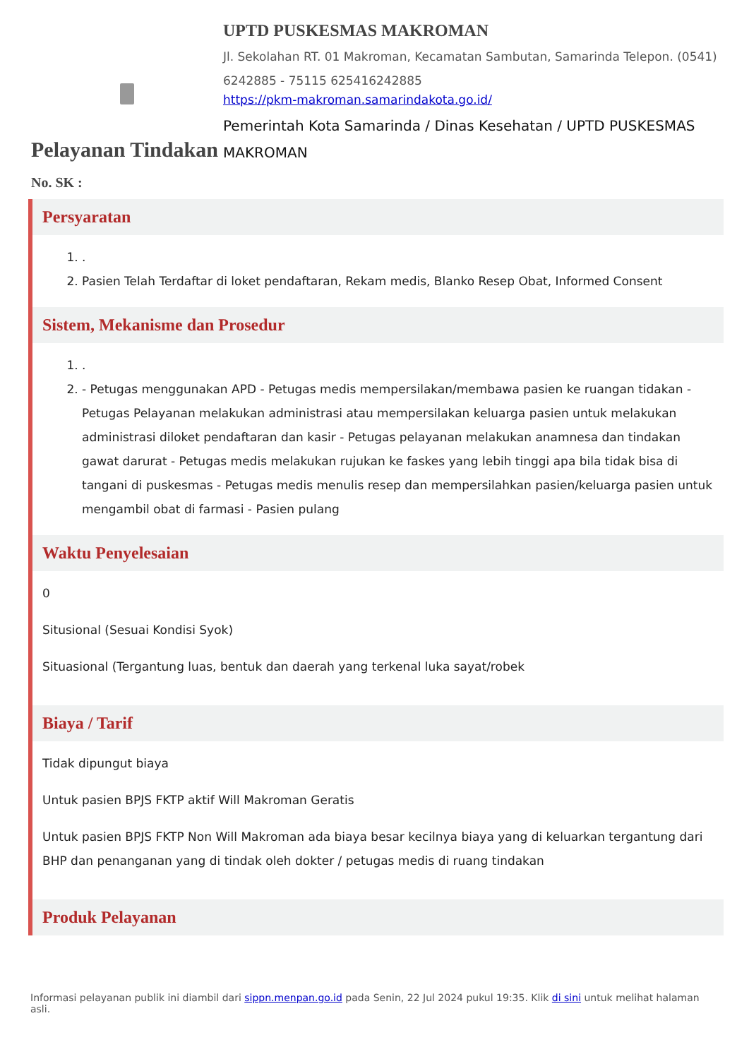UPTD PUSKESMAS MAKROMAN
Jl. Sekolahan RT. 01 Makroman, Kecamatan Sambutan, Samarinda Telepon. (0541) 6242885 - 75115 625416242885
https://pkm-makroman.samarindakota.go.id/
Pemerintah Kota Samarinda / Dinas Kesehatan / UPTD PUSKESMAS MAKROMAN
Pelayanan Tindakan
No. SK :
Persyaratan
1. .
2. Pasien Telah Terdaftar di loket pendaftaran, Rekam medis, Blanko Resep Obat, Informed Consent
Sistem, Mekanisme dan Prosedur
1. .
2. - Petugas menggunakan APD - Petugas medis mempersilakan/membawa pasien ke ruangan tidakan - Petugas Pelayanan melakukan administrasi atau mempersilakan keluarga pasien untuk melakukan administrasi diloket pendaftaran dan kasir - Petugas pelayanan melakukan anamnesa dan tindakan gawat darurat - Petugas medis melakukan rujukan ke faskes yang lebih tinggi apa bila tidak bisa di tangani di puskesmas - Petugas medis menulis resep dan mempersilahkan pasien/keluarga pasien untuk mengambil obat di farmasi - Pasien pulang
Waktu Penyelesaian
0
Situsional (Sesuai Kondisi Syok)
Situasional (Tergantung luas, bentuk dan daerah yang terkenal luka sayat/robek
Biaya / Tarif
Tidak dipungut biaya
Untuk pasien BPJS FKTP aktif Will Makroman Geratis
Untuk pasien BPJS FKTP Non Will Makroman ada biaya besar kecilnya biaya yang di keluarkan tergantung dari BHP dan penanganan yang di tindak oleh dokter / petugas medis di ruang tindakan
Produk Pelayanan
Informasi pelayanan publik ini diambil dari sippn.menpan.go.id pada Senin, 22 Jul 2024 pukul 19:35. Klik di sini untuk melihat halaman asli.